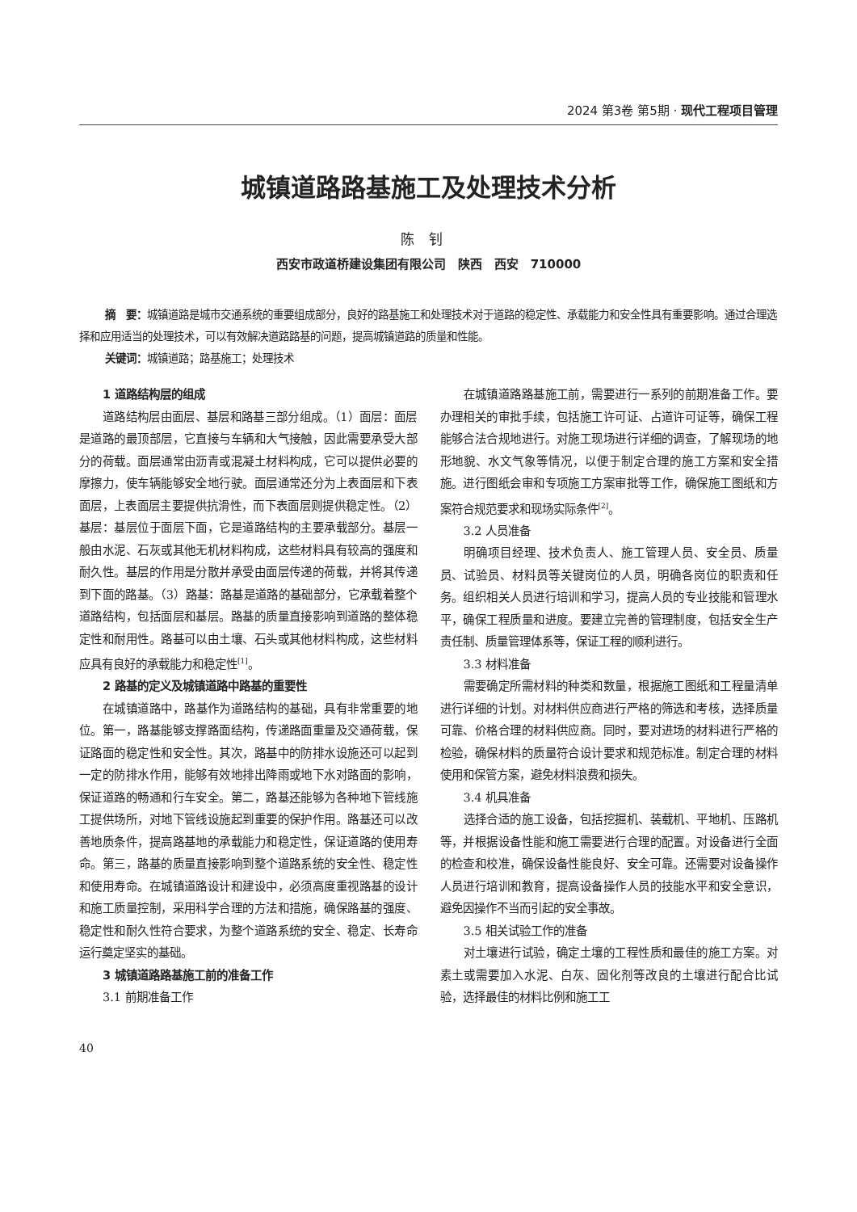2024 第3卷 第5期 · 现代工程项目管理
城镇道路路基施工及处理技术分析
陈钊
西安市政道桥建设集团有限公司　陕西　西安　710000
摘　要：城镇道路是城市交通系统的重要组成部分，良好的路基施工和处理技术对于道路的稳定性、承载能力和安全性具有重要影响。通过合理选择和应用适当的处理技术，可以有效解决道路路基的问题，提高城镇道路的质量和性能。
关键词：城镇道路；路基施工；处理技术
1 道路结构层的组成
道路结构层由面层、基层和路基三部分组成。（1）面层：面层是道路的最顶部层，它直接与车辆和大气接触，因此需要承受大部分的荷载。面层通常由沥青或混凝土材料构成，它可以提供必要的摩擦力，使车辆能够安全地行驶。面层通常还分为上表面层和下表面层，上表面层主要提供抗滑性，而下表面层则提供稳定性。（2）基层：基层位于面层下面，它是道路结构的主要承载部分。基层一般由水泥、石灰或其他无机材料构成，这些材料具有较高的强度和耐久性。基层的作用是分散并承受由面层传递的荷载，并将其传递到下面的路基。（3）路基：路基是道路的基础部分，它承载着整个道路结构，包括面层和基层。路基的质量直接影响到道路的整体稳定性和耐用性。路基可以由土壤、石头或其他材料构成，这些材料应具有良好的承载能力和稳定性<sup>[1]</sup>。
2 路基的定义及城镇道路中路基的重要性
在城镇道路中，路基作为道路结构的基础，具有非常重要的地位。第一，路基能够支撑路面结构，传递路面重量及交通荷载，保证路面的稳定性和安全性。其次，路基中的防排水设施还可以起到一定的防排水作用，能够有效地排出降雨或地下水对路面的影响，保证道路的畅通和行车安全。第二，路基还能够为各种地下管线施工提供场所，对地下管线设施起到重要的保护作用。路基还可以改善地质条件，提高路基地的承载能力和稳定性，保证道路的使用寿命。第三，路基的质量直接影响到整个道路系统的安全性、稳定性和使用寿命。在城镇道路设计和建设中，必须高度重视路基的设计和施工质量控制，采用科学合理的方法和措施，确保路基的强度、稳定性和耐久性符合要求，为整个道路系统的安全、稳定、长寿命运行奠定坚实的基础。
3 城镇道路路基施工前的准备工作
3.1 前期准备工作
在城镇道路路基施工前，需要进行一系列的前期准备工作。要办理相关的审批手续，包括施工许可证、占道许可证等，确保工程能够合法合规地进行。对施工现场进行详细的调查，了解现场的地形地貌、水文气象等情况，以便于制定合理的施工方案和安全措施。进行图纸会审和专项施工方案审批等工作，确保施工图纸和方案符合规范要求和现场实际条件<sup>[2]</sup>。
3.2 人员准备
明确项目经理、技术负责人、施工管理人员、安全员、质量员、试验员、材料员等关键岗位的人员，明确各岗位的职责和任务。组织相关人员进行培训和学习，提高人员的专业技能和管理水平，确保工程质量和进度。要建立完善的管理制度，包括安全生产责任制、质量管理体系等，保证工程的顺利进行。
3.3 材料准备
需要确定所需材料的种类和数量，根据施工图纸和工程量清单进行详细的计划。对材料供应商进行严格的筛选和考核，选择质量可靠、价格合理的材料供应商。同时，要对进场的材料进行严格的检验，确保材料的质量符合设计要求和规范标准。制定合理的材料使用和保管方案，避免材料浪费和损失。
3.4 机具准备
选择合适的施工设备，包括挖掘机、装载机、平地机、压路机等，并根据设备性能和施工需要进行合理的配置。对设备进行全面的检查和校准，确保设备性能良好、安全可靠。还需要对设备操作人员进行培训和教育，提高设备操作人员的技能水平和安全意识，避免因操作不当而引起的安全事故。
3.5 相关试验工作的准备
对土壤进行试验，确定土壤的工程性质和最佳的施工方案。对素土或需要加入水泥、白灰、固化剂等改良的土壤进行配合比试验，选择最佳的材料比例和施工工
40